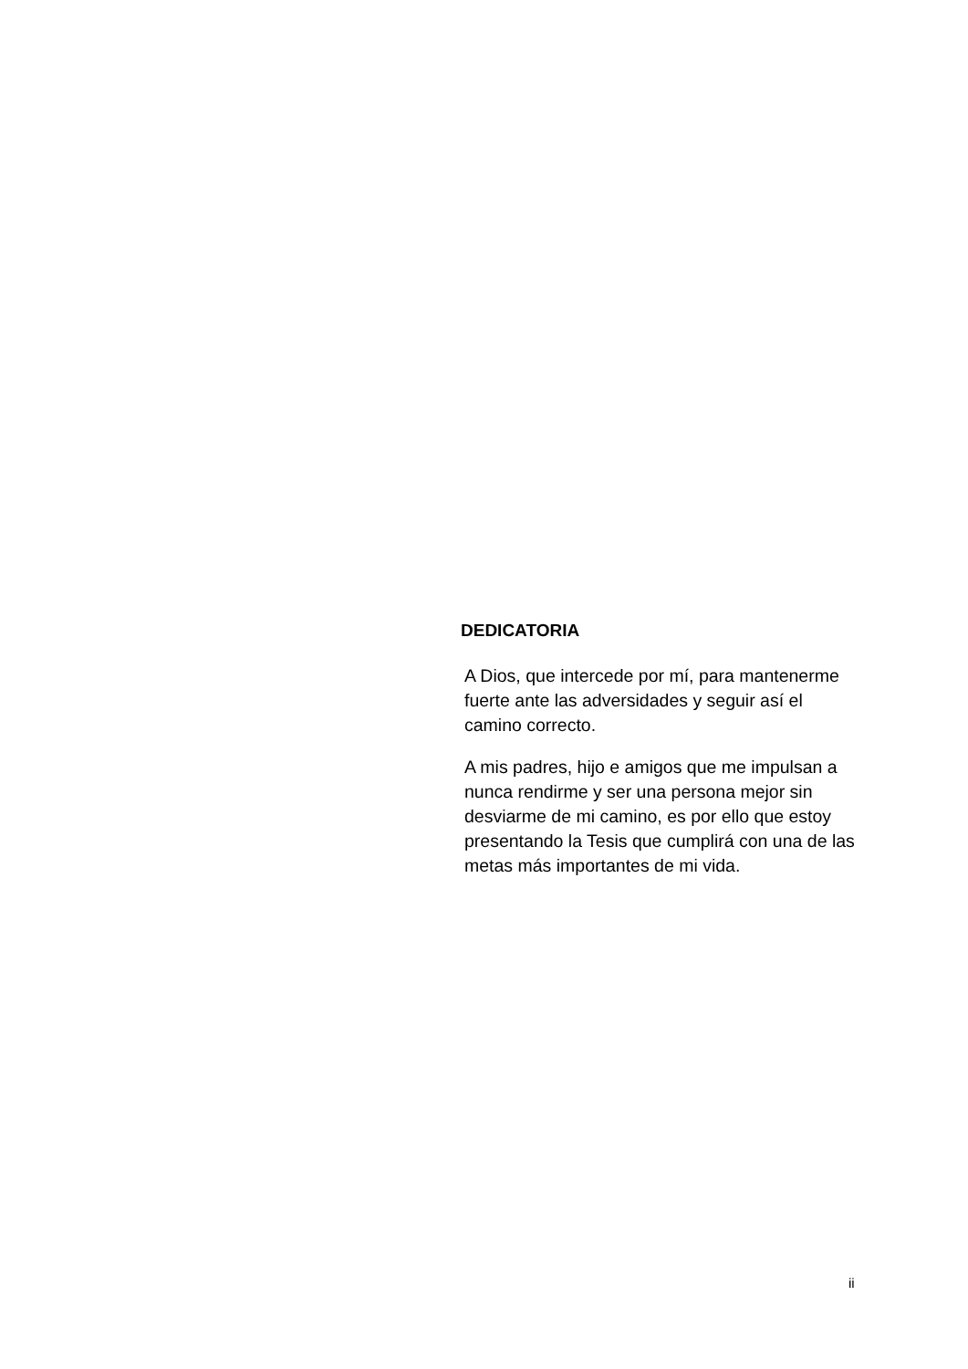DEDICATORIA
A Dios, que intercede por mí, para mantenerme fuerte ante las adversidades y seguir así el camino correcto.
A mis padres, hijo e amigos que me impulsan a nunca rendirme y ser una persona mejor sin desviarme de mi camino, es por ello que estoy presentando la Tesis que cumplirá con una de las metas más importantes de mi vida.
ii